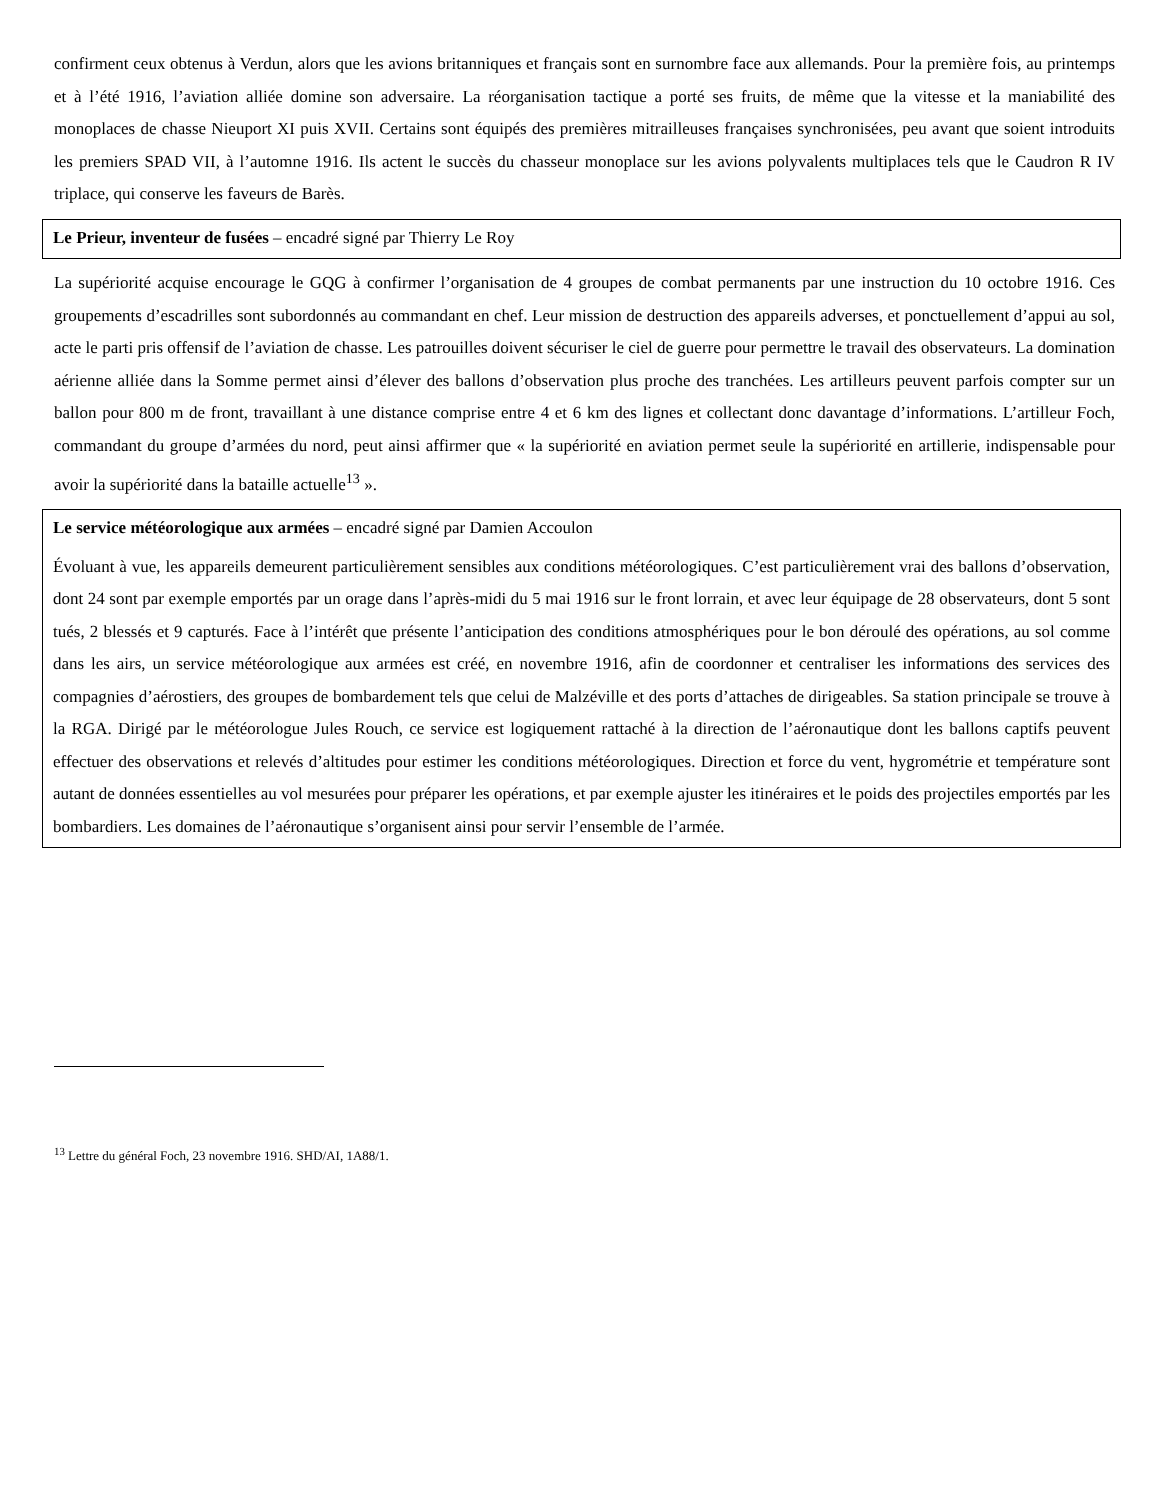confirment ceux obtenus à Verdun, alors que les avions britanniques et français sont en surnombre face aux allemands. Pour la première fois, au printemps et à l’été 1916, l’aviation alliée domine son adversaire. La réorganisation tactique a porté ses fruits, de même que la vitesse et la maniabilité des monoplaces de chasse Nieuport XI puis XVII. Certains sont équipés des premières mitrailleuses françaises synchronisées, peu avant que soient introduits les premiers SPAD VII, à l’automne 1916. Ils actent le succès du chasseur monoplace sur les avions polyvalents multiplaces tels que le Caudron R IV triplace, qui conserve les faveurs de Barès.
Le Prieur, inventeur de fusées – encadré signé par Thierry Le Roy
La supériorité acquise encourage le GQG à confirmer l’organisation de 4 groupes de combat permanents par une instruction du 10 octobre 1916. Ces groupements d’escadrilles sont subordonnés au commandant en chef. Leur mission de destruction des appareils adverses, et ponctuellement d’appui au sol, acte le parti pris offensif de l’aviation de chasse. Les patrouilles doivent sécuriser le ciel de guerre pour permettre le travail des observateurs. La domination aérienne alliée dans la Somme permet ainsi d’élever des ballons d’observation plus proche des tranchées. Les artilleurs peuvent parfois compter sur un ballon pour 800 m de front, travaillant à une distance comprise entre 4 et 6 km des lignes et collectant donc davantage d’informations. L’artilleur Foch, commandant du groupe d’armées du nord, peut ainsi affirmer que « la supériorité en aviation permet seule la supériorité en artillerie, indispensable pour avoir la supériorité dans la bataille actuelle<sup>13</sup> ».
Le service météorologique aux armées – encadré signé par Damien Accoulon
Évoluant à vue, les appareils demeurent particulièrement sensibles aux conditions météorologiques. C’est particulièrement vrai des ballons d’observation, dont 24 sont par exemple emportés par un orage dans l’après-midi du 5 mai 1916 sur le front lorrain, et avec leur équipage de 28 observateurs, dont 5 sont tués, 2 blessés et 9 capturés. Face à l’intérêt que présente l’anticipation des conditions atmosphériques pour le bon déroulé des opérations, au sol comme dans les airs, un service météorologique aux armées est créé, en novembre 1916, afin de coordonner et centraliser les informations des services des compagnies d’aérostiers, des groupes de bombardement tels que celui de Malzéville et des ports d’attaches de dirigeables. Sa station principale se trouve à la RGA. Dirigé par le météorologue Jules Rouch, ce service est logiquement rattaché à la direction de l’aéronautique dont les ballons captifs peuvent effectuer des observations et relevés d’altitudes pour estimer les conditions météorologiques. Direction et force du vent, hygrométrie et température sont autant de données essentielles au vol mesurées pour préparer les opérations, et par exemple ajuster les itinéraires et le poids des projectiles emportés par les bombardiers. Les domaines de l’aéronautique s’organisent ainsi pour servir l’ensemble de l’armée.
<sup>13</sup> Lettre du général Foch, 23 novembre 1916. SHD/AI, 1A88/1.